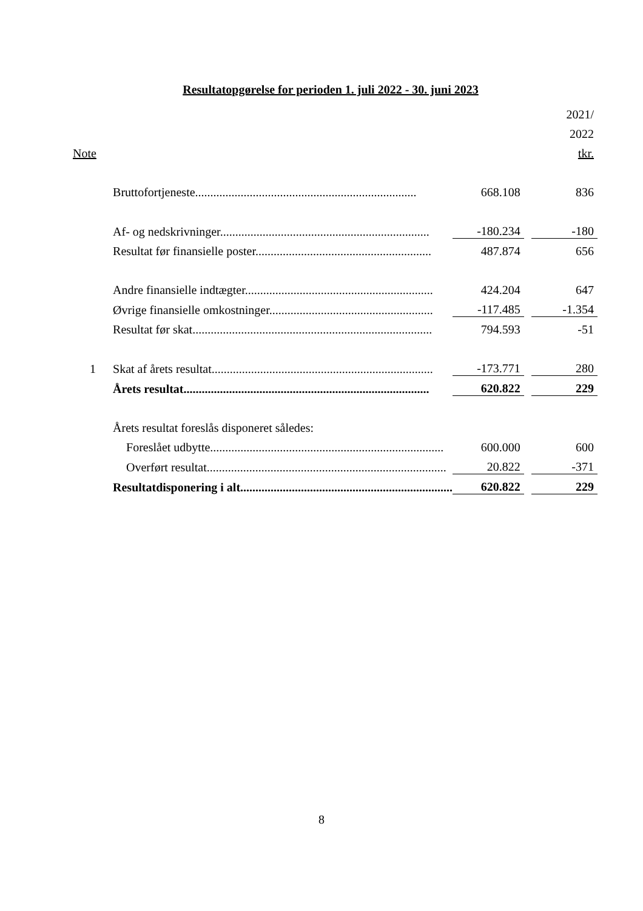Resultatopgørelse for perioden 1. juli 2022 - 30. juni 2023
| | | | | 2021/ |
| | | | | 2022 |
| Note | | | | tkr. |
| | Bruttofortjeneste......................................................................... | 668.108 | | 836 |
| | Af- og nedskrivninger..................................................................... | -180.234 | | -180 |
| | Resultat før finansielle poster.......................................................... | 487.874 | | 656 |
| | Andre finansielle indtægter.............................................................. | 424.204 | | 647 |
| | Øvrige finansielle omkostninger...................................................... | -117.485 | | -1.354 |
| | Resultat før skat............................................................................... | 794.593 | | -51 |
| 1 | Skat af årets resultat......................................................................... | -173.771 | | 280 |
| | Årets resultat................................................................................. | 620.822 | | 229 |
| | Årets resultat foreslås disponeret således: | | | |
| | Foreslået udbytte............................................................................. | 600.000 | | 600 |
| | Overført resultat............................................................................... | 20.822 | | -371 |
| | Resultatdisponering i alt...................................................................... | 620.822 | | 229 |
8